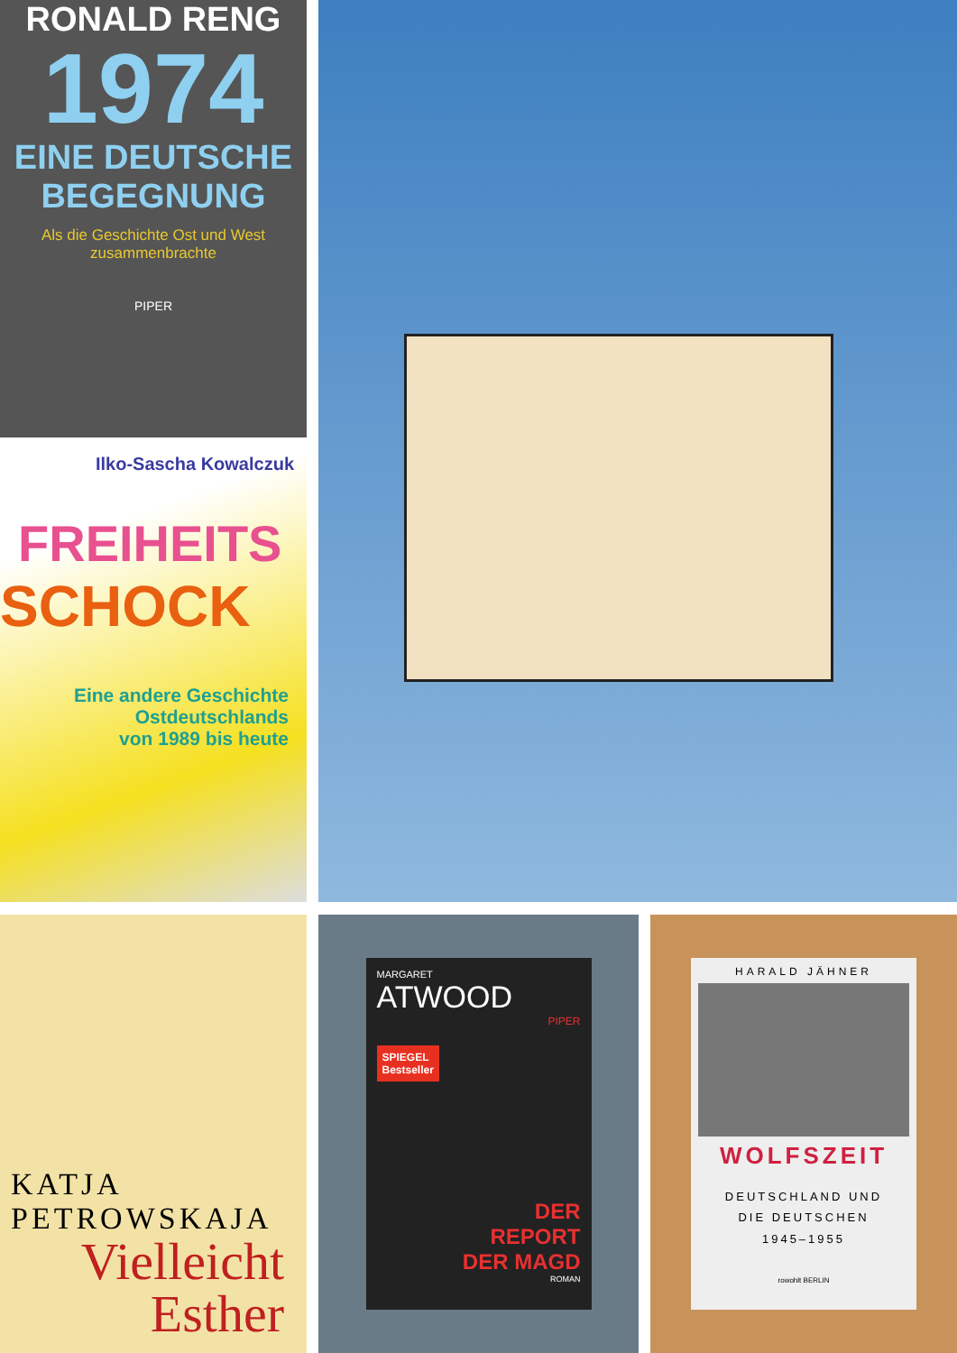RONALD RENG
1974
EINE DEUTSCHE BEGEGNUNG
Als die Geschichte Ost und West zusammenbrachte
PIPER
Ilko-Sascha Kowalczuk
FREIHEITS
SCHOCK
Eine andere Geschichte
Ostdeutschlands
von 1989 bis heute
KATJA
PETROWSKAJA
Vielleicht
Esther
MARGARET
ATWOOD
PIPER
SPIEGEL
Bestseller
DER
REPORT
DER MAGD
ROMAN
HARALD JÄHNER
WOLFSZEIT
DEUTSCHLAND UND
DIE DEUTSCHEN
1945–1955
rowohlt BERLIN